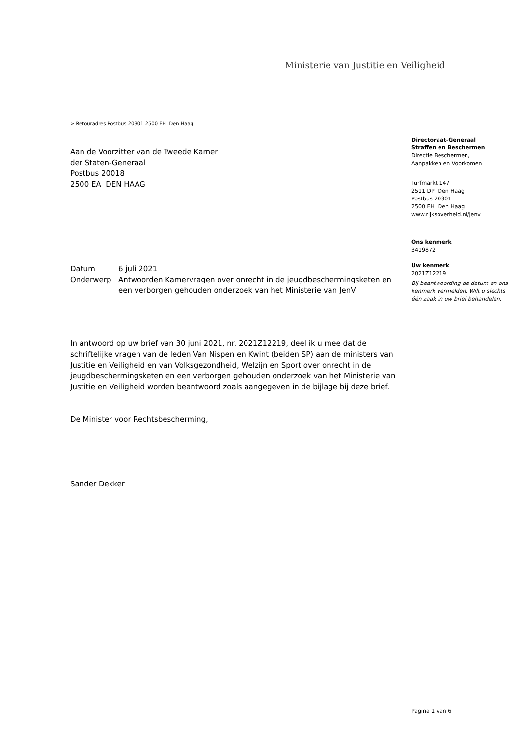Ministerie van Justitie en Veiligheid
> Retouradres Postbus 20301 2500 EH Den Haag
Aan de Voorzitter van de Tweede Kamer
der Staten-Generaal
Postbus 20018
2500 EA DEN HAAG
| Datum | 6 juli 2021 |
| Onderwerp | Antwoorden Kamervragen over onrecht in de jeugdbeschermingsketen en een verborgen gehouden onderzoek van het Ministerie van JenV |
In antwoord op uw brief van 30 juni 2021, nr. 2021Z12219, deel ik u mee dat de schriftelijke vragen van de leden Van Nispen en Kwint (beiden SP) aan de ministers van Justitie en Veiligheid en van Volksgezondheid, Welzijn en Sport over onrecht in de jeugdbeschermingsketen en een verborgen gehouden onderzoek van het Ministerie van Justitie en Veiligheid worden beantwoord zoals aangegeven in de bijlage bij deze brief.
De Minister voor Rechtsbescherming,
Sander Dekker
Directoraat-Generaal
Straffen en Beschermen
Directie Beschermen,
Aanpakken en Voorkomen
Turfmarkt 147
2511 DP Den Haag
Postbus 20301
2500 EH Den Haag
www.rijksoverheid.nl/jenv
Ons kenmerk
3419872
Uw kenmerk
2021Z12219
Bij beantwoording de datum en ons kenmerk vermelden. Wilt u slechts één zaak in uw brief behandelen.
Pagina 1 van 6